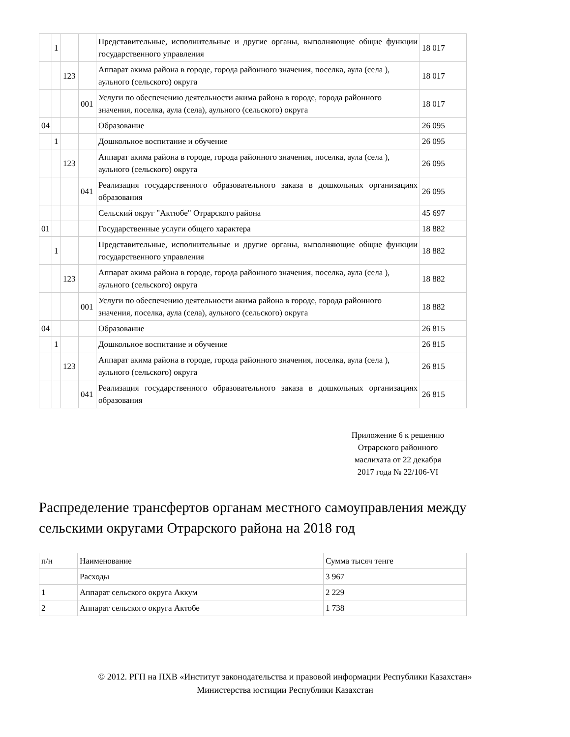| | 1 | | | Представительные, исполнительные и другие органы, выполняющие общие функции государственного управления | 18 017 |
| | | 123 | | Аппарат акима района в городе, города районного значения, поселка, аула (села ), аульного (сельского) округа | 18 017 |
| | | | 001 | Услуги по обеспечению деятельности акима района в городе, города районного значения, поселка, аула (села), аульного (сельского) округа | 18 017 |
| 04 | | | | Образование | 26 095 |
| | 1 | | | Дошкольное воспитание и обучение | 26 095 |
| | | 123 | | Аппарат акима района в городе, города районного значения, поселка, аула (села ), аульного (сельского) округа | 26 095 |
| | | | 041 | Реализация государственного образовательного заказа в дошкольных организациях образования | 26 095 |
| | | | | Сельский округ "Актюбе" Отрарского района | 45 697 |
| 01 | | | | Государственные услуги общего характера | 18 882 |
| | 1 | | | Представительные, исполнительные и другие органы, выполняющие общие функции государственного управления | 18 882 |
| | | 123 | | Аппарат акима района в городе, города районного значения, поселка, аула (села ), аульного (сельского) округа | 18 882 |
| | | | 001 | Услуги по обеспечению деятельности акима района в городе, города районного значения, поселка, аула (села), аульного (сельского) округа | 18 882 |
| 04 | | | | Образование | 26 815 |
| | 1 | | | Дошкольное воспитание и обучение | 26 815 |
| | | 123 | | Аппарат акима района в городе, города районного значения, поселка, аула (села ), аульного (сельского) округа | 26 815 |
| | | | 041 | Реализация государственного образовательного заказа в дошкольных организациях образования | 26 815 |
Приложение 6 к решению
Отрарского районного
маслихата от 22 декабря
2017 года № 22/106-VI
Распределение трансфертов органам местного самоуправления между сельскими округами Отрарского района на 2018 год
| п/н | Наименование | Сумма тысяч тенге |
| --- | --- | --- |
| | Расходы | 3 967 |
| 1 | Аппарат сельского округа Аккум | 2 229 |
| 2 | Аппарат сельского округа Актобе | 1 738 |
© 2012. РГП на ПХВ «Институт законодательства и правовой информации Республики Казахстан»
Министерства юстиции Республики Казахстан